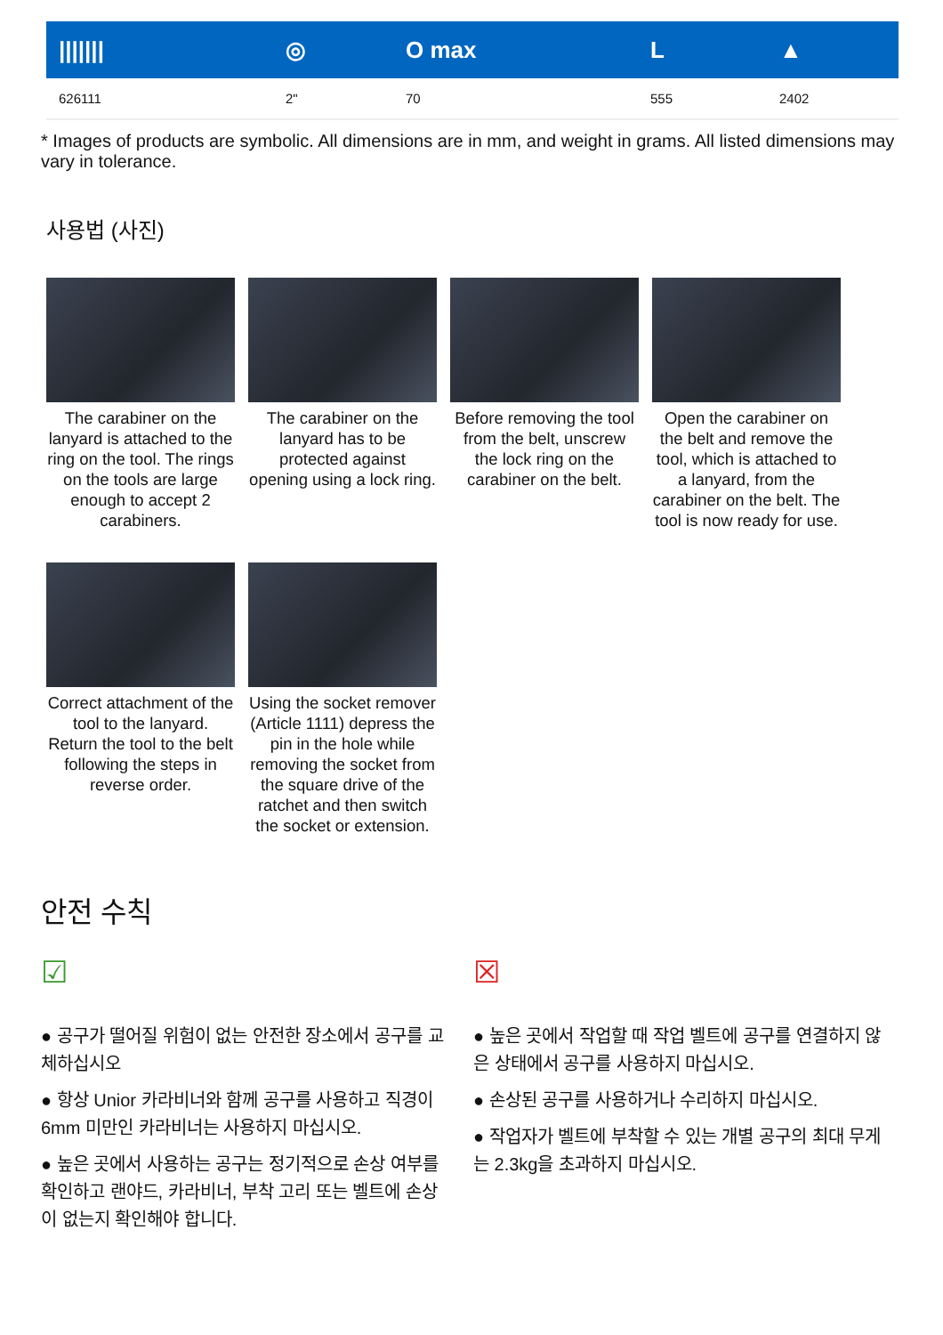| /////// | ◎ | O max | L | ▲ |
| --- | --- | --- | --- | --- |
| 626111 | 2" | 70 | 555 | 2402 |
* Images of products are symbolic. All dimensions are in mm, and weight in grams. All listed dimensions may vary in tolerance.
사용법 (사진)
The carabiner on the lanyard is attached to the ring on the tool. The rings on the tools are large enough to accept 2 carabiners.
The carabiner on the lanyard has to be protected against opening using a lock ring.
Before removing the tool from the belt, unscrew the lock ring on the carabiner on the belt.
Open the carabiner on the belt and remove the tool, which is attached to a lanyard, from the carabiner on the belt. The tool is now ready for use.
Correct attachment of the tool to the lanyard. Return the tool to the belt following the steps in reverse order.
Using the socket remover (Article 1111) depress the pin in the hole while removing the socket from the square drive of the ratchet and then switch the socket or extension.
안전 수칙
☑
● 공구가 떨어질 위험이 없는 안전한 장소에서 공구를 교체하십시오
● 항상 Unior 카라비너와 함께 공구를 사용하고 직경이 6mm 미만인 카라비너는 사용하지 마십시오.
● 높은 곳에서 사용하는 공구는 정기적으로 손상 여부를 확인하고 랜야드, 카라비너, 부착 고리 또는 벨트에 손상이 없는지 확인해야 합니다.
☒
● 높은 곳에서 작업할 때 작업 벨트에 공구를 연결하지 않은 상태에서 공구를 사용하지 마십시오.
● 손상된 공구를 사용하거나 수리하지 마십시오.
● 작업자가 벨트에 부착할 수 있는 개별 공구의 최대 무게는 2.3kg을 초과하지 마십시오.